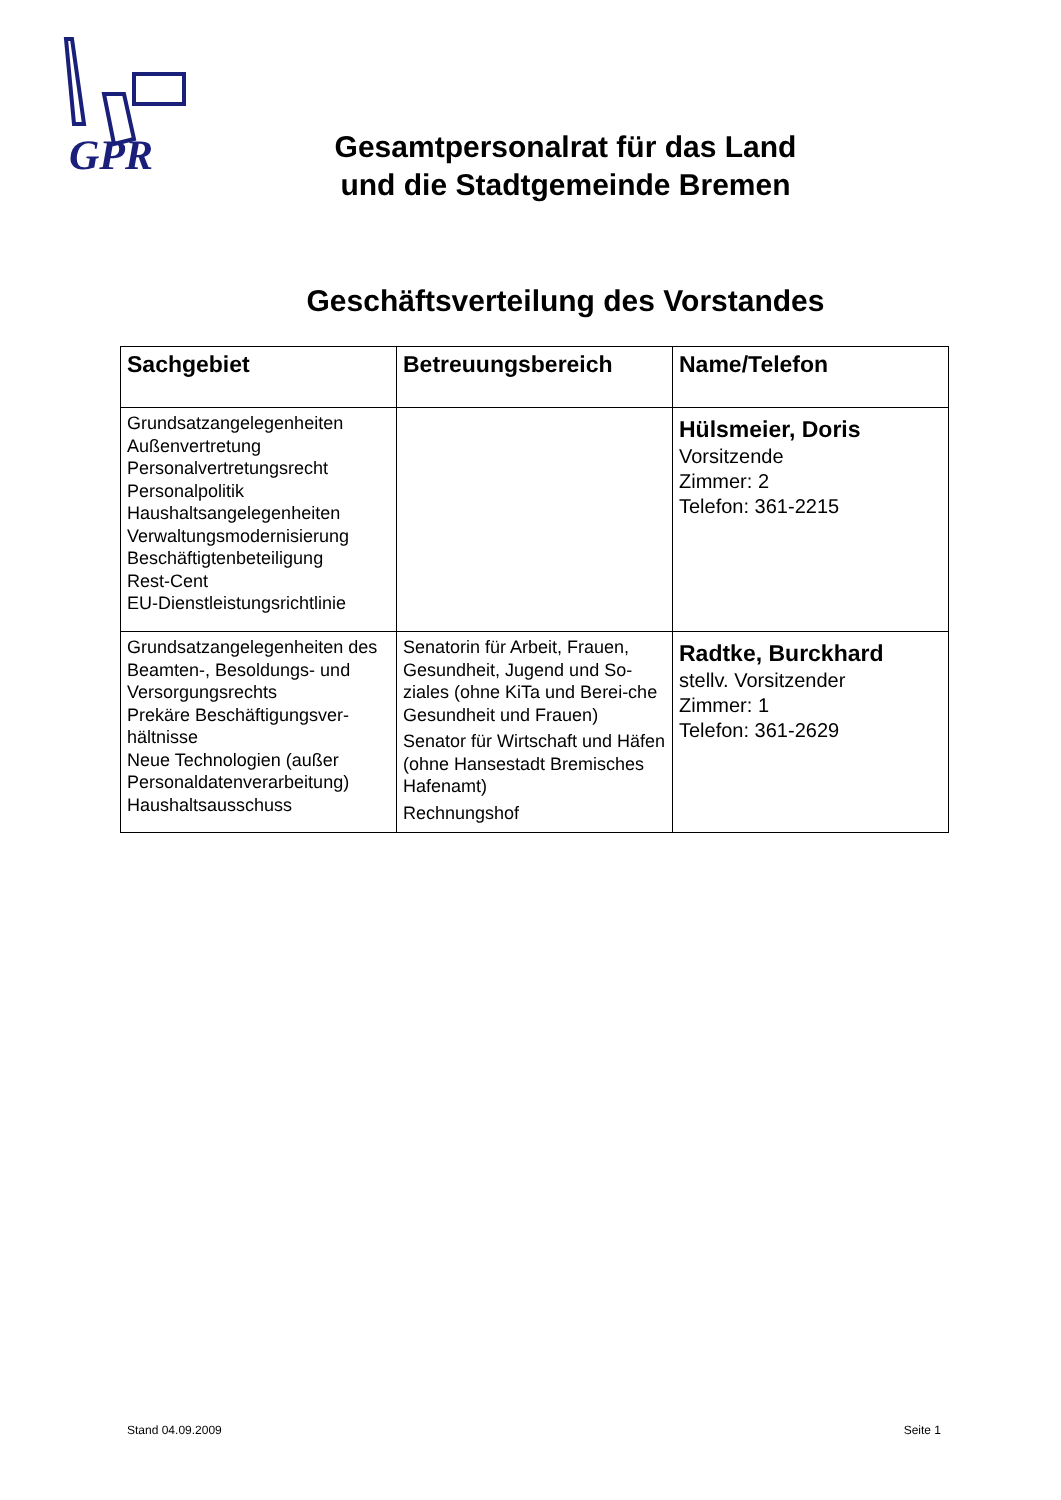GPR
Gesamtpersonalrat für das Land
und die Stadtgemeinde Bremen
Geschäftsverteilung des Vorstandes
| Sachgebiet | Betreuungsbereich | Name/Telefon |
| --- | --- | --- |
| Grundsatzangelegenheiten Außenvertretung Personalvertretungsrecht Personalpolitik Haushaltsangelegenheiten Verwaltungsmodernisierung Beschäftigtenbeteiligung Rest-Cent EU-Dienstleistungsrichtlinie | | Hülsmeier, Doris Vorsitzende Zimmer: 2 Telefon: 361-2215 |
| Grundsatzangelegenheiten des Beamten-, Besoldungs- und Versorgungsrechts Prekäre Beschäftigungsver-hältnisse Neue Technologien (außer Personaldatenverarbeitung) Haushaltsausschuss | Senatorin für Arbeit, Frauen, Gesundheit, Jugend und So-ziales (ohne KiTa und Berei-che Gesundheit und Frauen) Senator für Wirtschaft und Häfen (ohne Hansestadt Bremisches Hafenamt) Rechnungshof | Radtke, Burckhard stellv. Vorsitzender Zimmer: 1 Telefon: 361-2629 |
Stand 04.09.2009 Seite 1